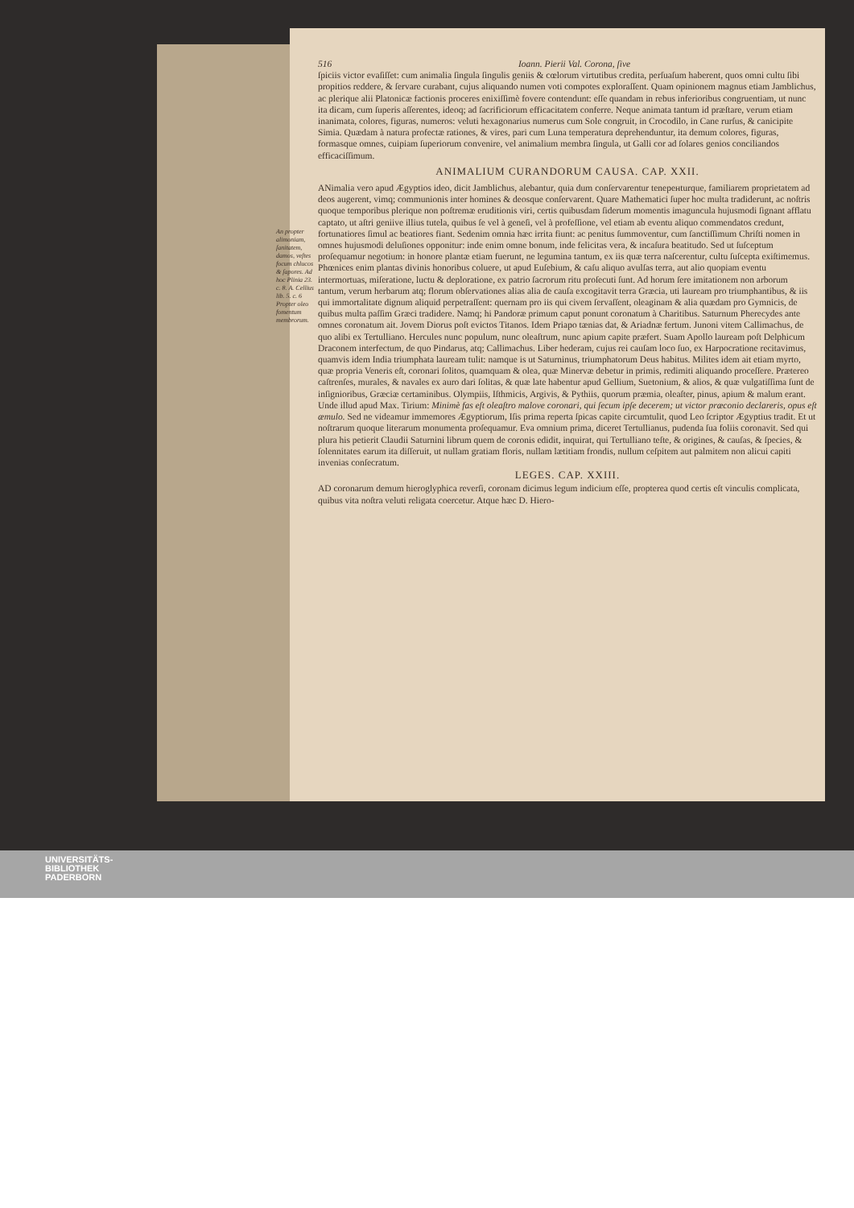516 Ioann. Pierii Val. Corona, ſive
ſpiciis victor evaſiſſet: cum animalia ſingula ſingulis geniis & cœlorum virtutibus credita, perſuaſum haberent, quos omni cultu ſibi propitios reddere, & ſervare curabant, cujus aliquando numen voti compotes exploraſſent. Quam opinionem magnus etiam Jamblichus, ac plerique alii Platonicæ factionis proceres enixiſſimè fovere contendunt: eſſe quandam in rebus inferioribus congruentiam, ut nunc ita dicam, cum ſuperis aſſerentes, ideoq; ad ſacrificiorum efficacitatem conferre. Neque animata tantum id præſtare, verum etiam inanimata, colores, figuras, numeros: veluti hexagonarius numerus cum Sole congruit, in Crocodilo, in Cane rurſus, & canicipite Simia. Quædam à natura profectæ rationes, & vires, pari cum Luna temperatura deprehenduntur, ita demum colores, figuras, formasque omnes, cuipiam ſuperiorum convenire, vel animalium membra ſingula, ut Galli cor ad ſolares genios conciliandos efficaciſſimum.
ANIMALIUM CURANDORUM CAUSA. CAP. XXII.
ANimalia vero apud Ægyptios ideo, dicit Jamblichus, alebantur, quia dum conſervarentur teneренturque, familiarem proprietatem ad deos augerent, vimq; communionis inter homines & deosque conſervarent. Quare Mathematici ſuper hoc multa tradiderunt, ac noſtris quoque temporibus plerique non poſtremæ eruditionis viri, certis quibusdam ſiderum momentis imaguncula hujusmodi ſignant afflatu captato, ut aſtri geniive illius tutela, quibus ſe vel à geneſi, vel à profeſſione, vel etiam ab eventu aliquo commendatos credunt, fortunatiores ſimul ac beatiores fiant. An propter alimoniam, ſanitatem, damos, veſtes focum chlucos & ſapores. Ad hoc Plinia 23. c. 8. A. Cellius lib. 5. c. 6 Propter oleo fomentum membrorum. Sedenim omnia hæc irrita fiunt: ac penitus ſummoventur, cum ſanctiſſimum Chriſti nomen in omnes hujusmodi deluſiones opponitur: inde enim omne bonum, inde felicitas vera, & incaſura beatitudo. Sed ut ſuſceptum proſequamur negotium: in honore plantæ etiam fuerunt, ne legumina tantum, ex iis quæ terra naſcerentur, cultu ſuſcepta exiſtimemus. Phœnices enim plantas divinis honoribus coluere, ut apud Euſebium, & caſu aliquo avulſas terra, aut alio quopiam eventu intermortuas, miſeratione, luctu & deploratione, ex patrio ſacrorum ritu proſecuti ſunt. Ad horum ſere imitationem non arborum tantum, verum herbarum atq; florum obſervationes alias alia de cauſa excogitavit terra Græcia, uti lauream pro triumphantibus, & iis qui immortalitate dignum aliquid perpetraſſent: quernam pro iis qui civem ſervaſſent, oleaginam & alia quædam pro Gymnicis, de quibus multa paſſim Græci tradidere. Namq; hi Pandoræ primum caput ponunt coronatum à Charitibus. Saturnum Pherecydes ante omnes coronatum ait. Jovem Diorus poſt evictos Titanos. Idem Priapo tænias dat, & Ariadnæ fertum. Junoni vitem Callimachus, de quo alibi ex Tertulliano. Hercules nunc populum, nunc oleaſtrum, nunc apium capite præfert. Suam Apollo lauream poſt Delphicum Draconem interfectum, de quo Pindarus, atq; Callimachus. Liber hederam, cujus rei cauſam loco ſuo, ex Harpocratione recitavimus, quamvis idem India triumphata lauream tulit: namque is ut Saturninus, triumphatorum Deus habitus. Milites idem ait etiam myrto, quæ propria Veneris eſt, coronari ſolitos, quamquam & olea, quæ Minervæ debetur in primis, redimiti aliquando proceſſere. Prætereo caſtrenſes, murales, & navales ex auro dari ſolitas, & quæ late habentur apud Gellium, Suetonium, & alios, & quæ vulgatiſſima ſunt de inſignioribus, Græciæ certaminibus. Olympiis, Iſthmicis, Argivis, & Pythiis, quorum præmia, oleaſter, pinus, apium & malum erant. Unde illud apud Max. Tirium: Minimè fas eſt oleaſtro malove coronari, qui ſecum ipſe decerет; ut victor præconio declareris, opus eſt æmulo. Sed ne videamur immemores Ægyptiorum, Iſis prima reperta ſpicas capite circumtulit, quod Leo ſcriptor Ægyptius tradit. Et ut noſtrarum quoque literarum monumenta proſequamur. Eva omnium prima, diceret Tertullianus, pudenda ſua foliis coronavit. Sed qui plura his petierit Claudii Saturnini librum quem de coronis edidit, inquirat, qui Tertulliano teſte, & origines, & cauſas, & ſpecies, & ſolennitates earum ita diſſeruit, ut nullam gratiam floris, nullam lætitiam frondis, nullum ceſpitem aut palmitem non alicui capiti invenias conſecratum.
LEGES. CAP. XXIII.
AD coronarum demum hieroglyphica reverſi, coronam dicimus legum indicium eſſe, propterea quod certis eſt vinculis complicata, quibus vita noſtra veluti religata coercetur. Atque hæc D. Hiero-
UNIVERSITÄTS-
BIBLIOTHEK
PADERBORN